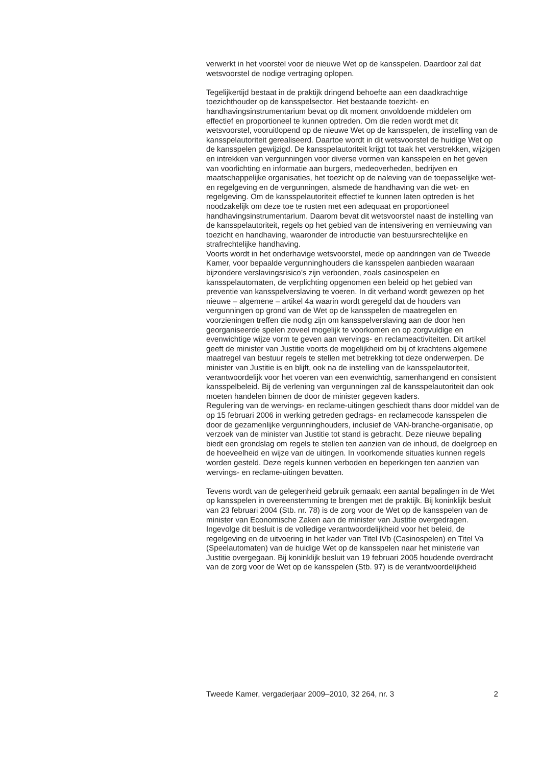verwerkt in het voorstel voor de nieuwe Wet op de kansspelen. Daardoor zal dat wetsvoorstel de nodige vertraging oplopen.
Tegelijkertijd bestaat in de praktijk dringend behoefte aan een daadkrachtige toezichthouder op de kansspelsector. Het bestaande toezicht- en handhavingsinstrumentarium bevat op dit moment onvoldoende middelen om effectief en proportioneel te kunnen optreden. Om die reden wordt met dit wetsvoorstel, vooruitlopend op de nieuwe Wet op de kansspelen, de instelling van de kansspelautoriteit gerealiseerd. Daartoe wordt in dit wetsvoorstel de huidige Wet op de kansspelen gewijzigd. De kansspelautoriteit krijgt tot taak het verstrekken, wijzigen en intrekken van vergunningen voor diverse vormen van kansspelen en het geven van voorlichting en informatie aan burgers, medeoverheden, bedrijven en maatschappelijke organisaties, het toezicht op de naleving van de toepasselijke wet- en regelgeving en de vergunningen, alsmede de handhaving van die wet- en regelgeving. Om de kansspelautoriteit effectief te kunnen laten optreden is het noodzakelijk om deze toe te rusten met een adequaat en proportioneel handhavingsinstrumentarium. Daarom bevat dit wetsvoorstel naast de instelling van de kansspelautoriteit, regels op het gebied van de intensivering en vernieuwing van toezicht en handhaving, waaronder de introductie van bestuursrechtelijke en strafrechtelijke handhaving.
Voorts wordt in het onderhavige wetsvoorstel, mede op aandringen van de Tweede Kamer, voor bepaalde vergunninghouders die kansspelen aanbieden waaraan bijzondere verslavingsrisico’s zijn verbonden, zoals casinospelen en kansspelautomaten, de verplichting opgenomen een beleid op het gebied van preventie van kansspelverslaving te voeren. In dit verband wordt gewezen op het nieuwe – algemene – artikel 4a waarin wordt geregeld dat de houders van vergunningen op grond van de Wet op de kansspelen de maatregelen en voorzieningen treffen die nodig zijn om kansspelverslaving aan de door hen georganiseerde spelen zoveel mogelijk te voorkomen en op zorgvuldige en evenwichtige wijze vorm te geven aan wervings- en reclameactiviteiten. Dit artikel geeft de minister van Justitie voorts de mogelijkheid om bij of krachtens algemene maatregel van bestuur regels te stellen met betrekking tot deze onderwerpen. De minister van Justitie is en blijft, ook na de instelling van de kansspelautoriteit, verantwoordelijk voor het voeren van een evenwichtig, samenhangend en consistent kansspelbeleid. Bij de verlening van vergunningen zal de kansspelautoriteit dan ook moeten handelen binnen de door de minister gegeven kaders.
Regulering van de wervings- en reclame-uitingen geschiedt thans door middel van de op 15 februari 2006 in werking getreden gedrags- en reclamecode kansspelen die door de gezamenlijke vergunninghouders, inclusief de VAN-branche-organisatie, op verzoek van de minister van Justitie tot stand is gebracht. Deze nieuwe bepaling biedt een grondslag om regels te stellen ten aanzien van de inhoud, de doelgroep en de hoeveelheid en wijze van de uitingen. In voorkomende situaties kunnen regels worden gesteld. Deze regels kunnen verboden en beperkingen ten aanzien van wervings- en reclame-uitingen bevatten.
Tevens wordt van de gelegenheid gebruik gemaakt een aantal bepalingen in de Wet op kansspelen in overeenstemming te brengen met de praktijk. Bij koninklijk besluit van 23 februari 2004 (Stb. nr. 78) is de zorg voor de Wet op de kansspelen van de minister van Economische Zaken aan de minister van Justitie overgedragen. Ingevolge dit besluit is de volledige verantwoordelijkheid voor het beleid, de regelgeving en de uitvoering in het kader van Titel IVb (Casinospelen) en Titel Va (Speelautomaten) van de huidige Wet op de kansspelen naar het ministerie van Justitie overgegaan. Bij koninklijk besluit van 19 februari 2005 houdende overdracht van de zorg voor de Wet op de kansspelen (Stb. 97) is de verantwoordelijkheid
Tweede Kamer, vergaderjaar 2009–2010, 32 264, nr. 3 2